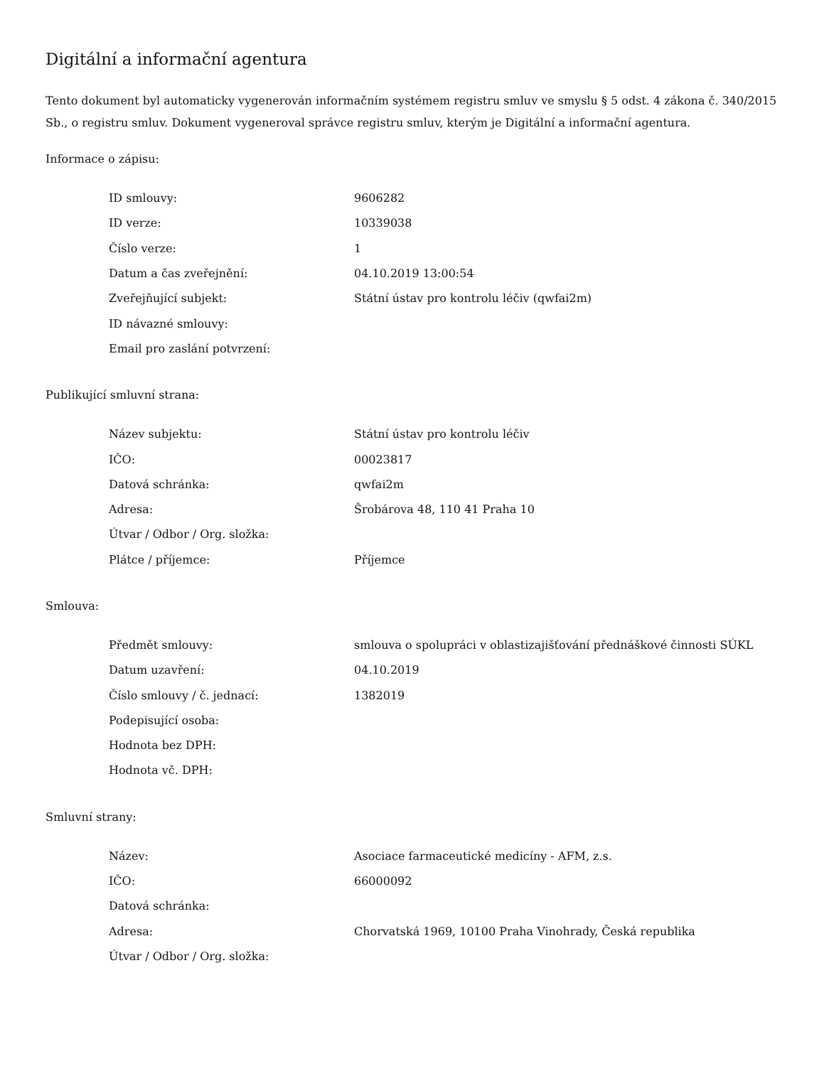Digitální a informační agentura
Tento dokument byl automaticky vygenerován informačním systémem registru smluv ve smyslu § 5 odst. 4 zákona č. 340/2015 Sb., o registru smluv. Dokument vygeneroval správce registru smluv, kterým je Digitální a informační agentura.
Informace o zápisu:
| ID smlouvy: | 9606282 |
| ID verze: | 10339038 |
| Číslo verze: | 1 |
| Datum a čas zveřejnění: | 04.10.2019 13:00:54 |
| Zveřejňující subjekt: | Státní ústav pro kontrolu léčiv (qwfai2m) |
| ID návazné smlouvy: | |
| Email pro zaslání potvrzení: | |
Publikující smluvní strana:
| Název subjektu: | Státní ústav pro kontrolu léčiv |
| IČO: | 00023817 |
| Datová schránka: | qwfai2m |
| Adresa: | Šrobárova 48, 110 41 Praha 10 |
| Útvar / Odbor / Org. složka: | |
| Plátce / příjemce: | Příjemce |
Smlouva:
| Předmět smlouvy: | smlouva o spolupráci v oblastizajišťování přednáškové činnosti SÚKL |
| Datum uzavření: | 04.10.2019 |
| Číslo smlouvy / č. jednací: | 1382019 |
| Podepisující osoba: | |
| Hodnota bez DPH: | |
| Hodnota vč. DPH: | |
Smluvní strany:
| Název: | Asociace farmaceutické medicíny - AFM, z.s. |
| IČO: | 66000092 |
| Datová schránka: | |
| Adresa: | Chorvatská 1969, 10100 Praha Vinohrady, Česká republika |
| Útvar / Odbor / Org. složka: | |